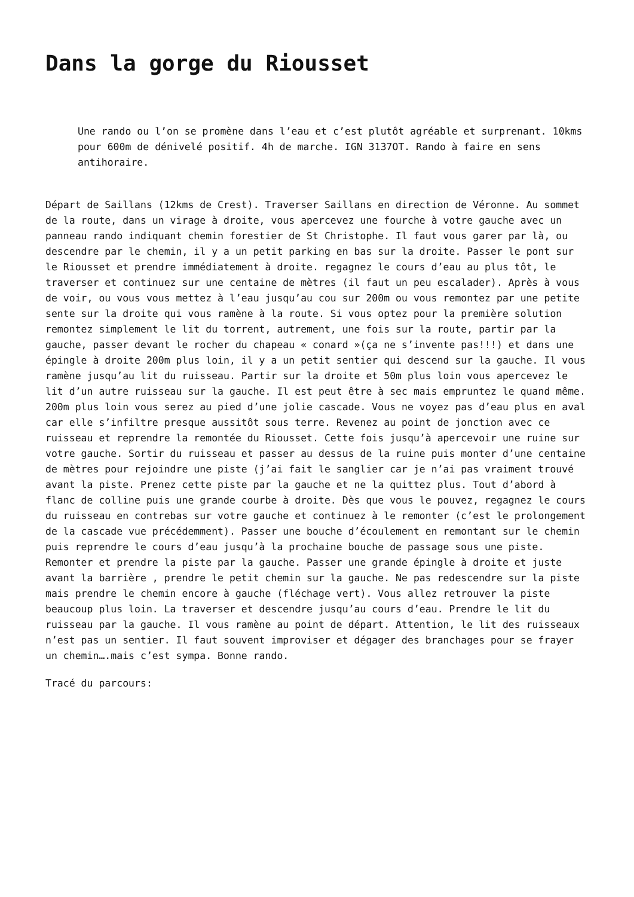Dans la gorge du Riousset
Une rando ou l’on se promène dans l’eau et c’est plutôt agréable et surprenant. 10kms pour 600m de dénivelé positif. 4h de marche. IGN 3137OT. Rando à faire en sens antihoraire.
Départ de Saillans (12kms de Crest). Traverser Saillans en direction de Véronne. Au sommet de la route, dans un virage à droite, vous apercevez une fourche à votre gauche avec un panneau rando indiquant chemin forestier de St Christophe. Il faut vous garer par là, ou descendre par le chemin, il y a un petit parking en bas sur la droite. Passer le pont sur le Riousset et prendre immédiatement à droite. regagnez le cours d’eau au plus tôt, le traverser et continuez sur une centaine de mètres (il faut un peu escalader). Après à vous de voir, ou vous vous mettez à l’eau jusqu’au cou sur 200m ou vous remontez par une petite sente sur la droite qui vous ramène à la route. Si vous optez pour la première solution remontez simplement le lit du torrent, autrement, une fois sur la route, partir par la gauche, passer devant le rocher du chapeau « conard »(ça ne s’invente pas!!!) et dans une épingle à droite 200m plus loin, il y a un petit sentier qui descend sur la gauche. Il vous ramène jusqu’au lit du ruisseau. Partir sur la droite et 50m plus loin vous apercevez le lit d’un autre ruisseau sur la gauche. Il est peut être à sec mais empruntez le quand même. 200m plus loin vous serez au pied d’une jolie cascade. Vous ne voyez pas d’eau plus en aval car elle s’infiltre presque aussitôt sous terre. Revenez au point de jonction avec ce ruisseau et reprendre la remontée du Riousset. Cette fois jusqu’à apercevoir une ruine sur votre gauche. Sortir du ruisseau et passer au dessus de la ruine puis monter d’une centaine de mètres pour rejoindre une piste (j’ai fait le sanglier car je n’ai pas vraiment trouvé avant la piste. Prenez cette piste par la gauche et ne la quittez plus. Tout d’abord à flanc de colline puis une grande courbe à droite. Dès que vous le pouvez, regagnez le cours du ruisseau en contrebas sur votre gauche et continuez à le remonter (c’est le prolongement de la cascade vue précédemment). Passer une bouche d’écoulement en remontant sur le chemin puis reprendre le cours d’eau jusqu’à la prochaine bouche de passage sous une piste. Remonter et prendre la piste par la gauche. Passer une grande épingle à droite et juste avant la barrière , prendre le petit chemin sur la gauche. Ne pas redescendre sur la piste mais prendre le chemin encore à gauche (fléchage vert). Vous allez retrouver la piste beaucoup plus loin. La traverser et descendre jusqu’au cours d’eau. Prendre le lit du ruisseau par la gauche. Il vous ramène au point de départ. Attention, le lit des ruisseaux n’est pas un sentier. Il faut souvent improviser et dégager des branchages pour se frayer un chemin….mais c’est sympa. Bonne rando.
Tracé du parcours: